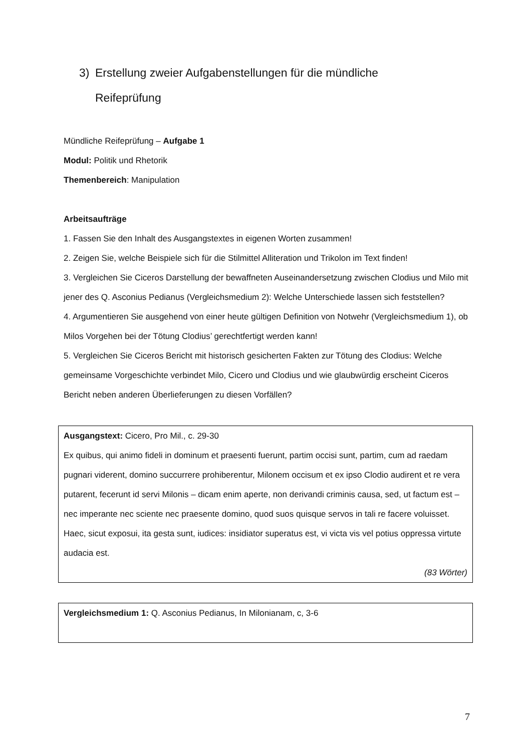3) Erstellung zweier Aufgabenstellungen für die mündliche
Reifeprüfung
Mündliche Reifeprüfung – Aufgabe 1
Modul: Politik und Rhetorik
Themenbereich: Manipulation
Arbeitsaufträge
1. Fassen Sie den Inhalt des Ausgangstextes in eigenen Worten zusammen!
2. Zeigen Sie, welche Beispiele sich für die Stilmittel Alliteration und Trikolon im Text finden!
3. Vergleichen Sie Ciceros Darstellung der bewaffneten Auseinandersetzung zwischen Clodius und Milo mit jener des Q. Asconius Pedianus (Vergleichsmedium 2): Welche Unterschiede lassen sich feststellen?
4. Argumentieren Sie ausgehend von einer heute gültigen Definition von Notwehr (Vergleichsmedium 1), ob Milos Vorgehen bei der Tötung Clodius’ gerechtfertigt werden kann!
5. Vergleichen Sie Ciceros Bericht mit historisch gesicherten Fakten zur Tötung des Clodius: Welche gemeinsame Vorgeschichte verbindet Milo, Cicero und Clodius und wie glaubwürdig erscheint Ciceros Bericht neben anderen Überlieferungen zu diesen Vorfällen?
Ausgangstext: Cicero, Pro Mil., c. 29-30
Ex quibus, qui animo fideli in dominum et praesenti fuerunt, partim occisi sunt, partim, cum ad raedam pugnari viderent, domino succurrere prohiberentur, Milonem occisum et ex ipso Clodio audirent et re vera putarent, fecerunt id servi Milonis – dicam enim aperte, non derivandi criminis causa, sed, ut factum est – nec imperante nec sciente nec praesente domino, quod suos quisque servos in tali re facere voluisset. Haec, sicut exposui, ita gesta sunt, iudices: insidiator superatus est, vi victa vis vel potius oppressa virtute audacia est.
(83 Wörter)
Vergleichsmedium 1: Q. Asconius Pedianus, In Milonianam, c, 3-6
7